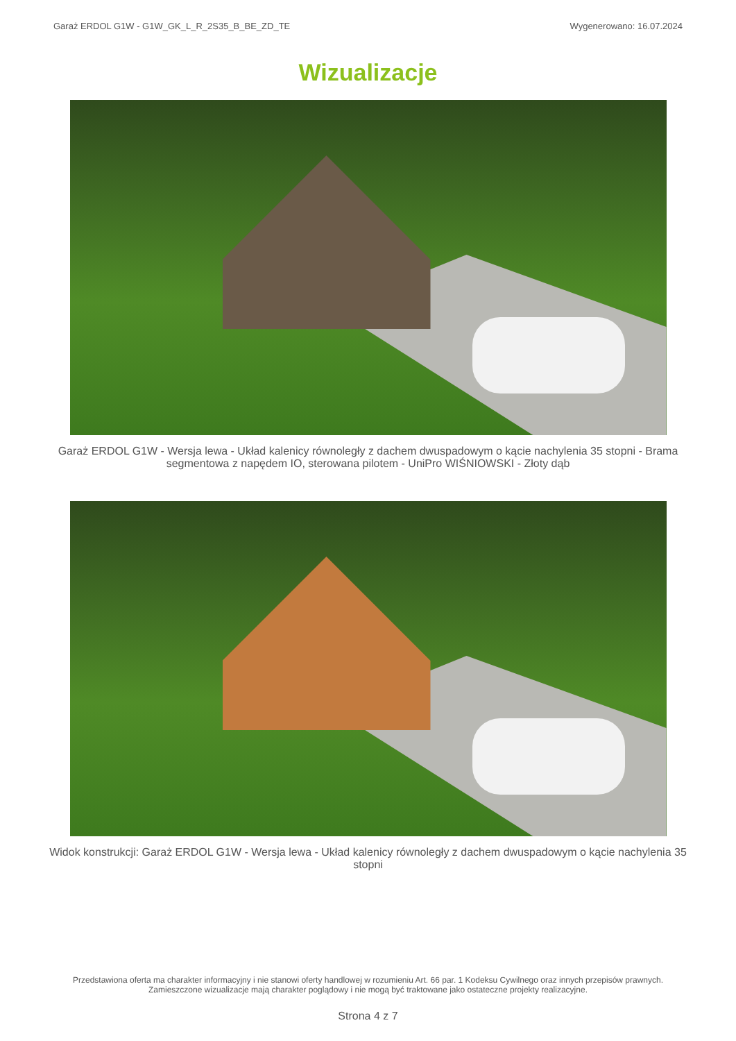Garaż ERDOL G1W - G1W_GK_L_R_2S35_B_BE_ZD_TE Wygenerowano: 16.07.2024
Wizualizacje
Garaż ERDOL G1W - Wersja lewa - Układ kalenicy równoległy z dachem dwuspadowym o kącie nachylenia 35 stopni - Brama segmentowa z napędem IO, sterowana pilotem - UniPro WIŚNIOWSKI - Złoty dąb
Widok konstrukcji: Garaż ERDOL G1W - Wersja lewa - Układ kalenicy równoległy z dachem dwuspadowym o kącie nachylenia 35 stopni
Przedstawiona oferta ma charakter informacyjny i nie stanowi oferty handlowej w rozumieniu Art. 66 par. 1 Kodeksu Cywilnego oraz innych przepisów prawnych. Zamieszczone wizualizacje mają charakter poglądowy i nie mogą być traktowane jako ostateczne projekty realizacyjne.
Strona 4 z 7